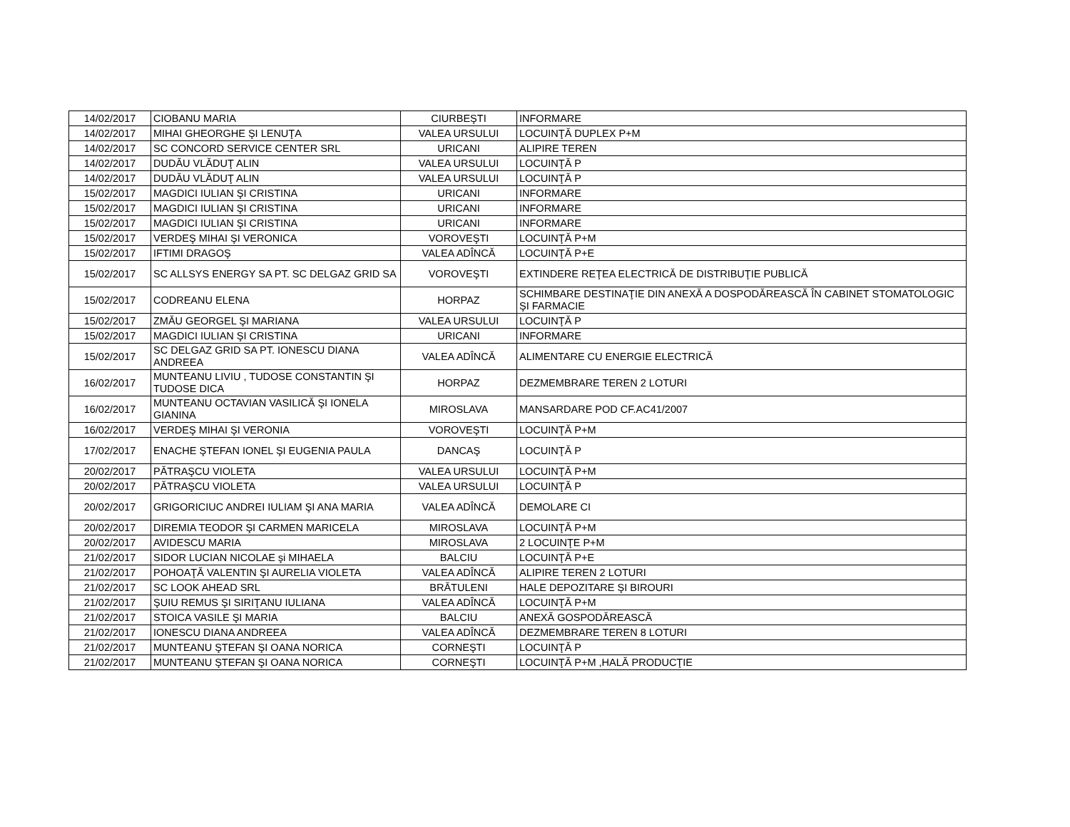| 14/02/2017 | CIOBANU MARIA | CIURBEŞTI | INFORMARE |
| 14/02/2017 | MIHAI GHEORGHE ŞI LENUŢA | VALEA URSULUI | LOCUINŢĂ DUPLEX P+M |
| 14/02/2017 | SC CONCORD SERVICE CENTER SRL | URICANI | ALIPIRE TEREN |
| 14/02/2017 | DUDĂU VLĂDUŢ ALIN | VALEA URSULUI | LOCUINŢĂ P |
| 14/02/2017 | DUDĂU VLĂDUŢ ALIN | VALEA URSULUI | LOCUINŢĂ P |
| 15/02/2017 | MAGDICI IULIAN ŞI CRISTINA | URICANI | INFORMARE |
| 15/02/2017 | MAGDICI IULIAN ŞI CRISTINA | URICANI | INFORMARE |
| 15/02/2017 | MAGDICI IULIAN ŞI CRISTINA | URICANI | INFORMARE |
| 15/02/2017 | VERDEŞ MIHAI ŞI VERONICA | VOROVEŞTI | LOCUINŢĂ P+M |
| 15/02/2017 | IFTIMI DRAGOŞ | VALEA ADÎNCĂ | LOCUINŢĂ P+E |
| 15/02/2017 | SC ALLSYS ENERGY SA PT. SC DELGAZ GRID SA | VOROVEŞTI | EXTINDERE REŢEA ELECTRICĂ DE DISTRIBUŢIE PUBLICĂ |
| 15/02/2017 | CODREANU ELENA | HORPAZ | SCHIMBARE DESTINAŢIE DIN ANEXĂ A DOSPODĂREASCĂ ÎN CABINET STOMATOLOGIC ŞI FARMACIE |
| 15/02/2017 | ZMĂU GEORGEL ŞI MARIANA | VALEA URSULUI | LOCUINŢĂ P |
| 15/02/2017 | MAGDICI IULIAN ŞI CRISTINA | URICANI | INFORMARE |
| 15/02/2017 | SC DELGAZ GRID SA PT. IONESCU DIANA ANDREEA | VALEA ADÎNCĂ | ALIMENTARE CU ENERGIE ELECTRICĂ |
| 16/02/2017 | MUNTEANU LIVIU , TUDOSE CONSTANTIN ŞI TUDOSE DICA | HORPAZ | DEZMEMBRARE TEREN 2 LOTURI |
| 16/02/2017 | MUNTEANU OCTAVIAN VASILICĂ ŞI IONELA GIANINA | MIROSLAVA | MANSARDARE POD CF.AC41/2007 |
| 16/02/2017 | VERDEŞ MIHAI ŞI VERONIA | VOROVEŞTI | LOCUINŢĂ P+M |
| 17/02/2017 | ENACHE ŞTEFAN IONEL ŞI EUGENIA PAULA | DANCAŞ | LOCUINŢĂ P |
| 20/02/2017 | PĂTRAŞCU VIOLETA | VALEA URSULUI | LOCUINŢĂ P+M |
| 20/02/2017 | PĂTRAŞCU VIOLETA | VALEA URSULUI | LOCUINŢĂ P |
| 20/02/2017 | GRIGORICIUC ANDREI IULIAM ŞI ANA MARIA | VALEA ADÎNCĂ | DEMOLARE CI |
| 20/02/2017 | DIREMIA TEODOR ŞI CARMEN MARICELA | MIROSLAVA | LOCUINŢĂ P+M |
| 20/02/2017 | AVIDESCU MARIA | MIROSLAVA | 2 LOCUINŢE P+M |
| 21/02/2017 | SIDOR LUCIAN NICOLAE şi MIHAELA | BALCIU | LOCUINŢĂ P+E |
| 21/02/2017 | POHOAŢĂ VALENTIN ŞI AURELIA VIOLETA | VALEA ADÎNCĂ | ALIPIRE TEREN 2 LOTURI |
| 21/02/2017 | SC LOOK AHEAD SRL | BRĂTULENI | HALE DEPOZITARE ŞI BIROURI |
| 21/02/2017 | ŞUIU REMUS ŞI SIRIŢANU IULIANA | VALEA ADÎNCĂ | LOCUINŢĂ P+M |
| 21/02/2017 | STOICA VASILE ŞI MARIA | BALCIU | ANEXĂ GOSPODĂREASCĂ |
| 21/02/2017 | IONESCU DIANA ANDREEA | VALEA ADÎNCĂ | DEZMEMBRARE TEREN 8 LOTURI |
| 21/02/2017 | MUNTEANU ŞTEFAN ŞI OANA NORICA | CORNEŞTI | LOCUINŢĂ P |
| 21/02/2017 | MUNTEANU ŞTEFAN ŞI OANA NORICA | CORNEŞTI | LOCUINŢĂ P+M ,HALĂ PRODUCŢIE |